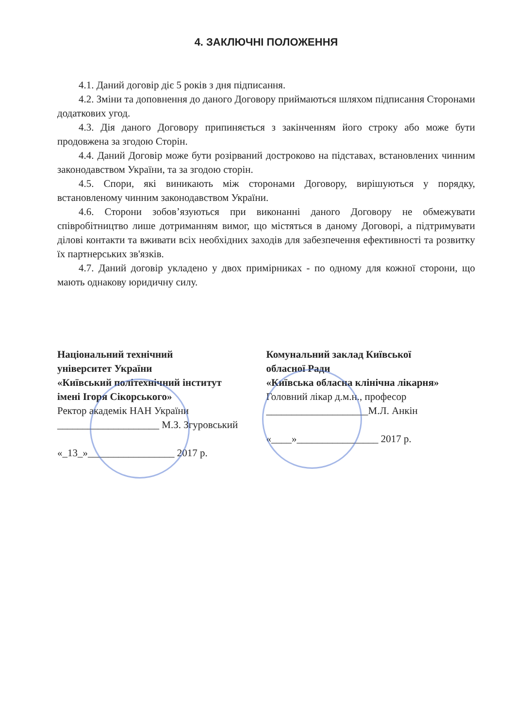4. ЗАКЛЮЧНІ ПОЛОЖЕННЯ
4.1. Даний договір діє 5 років з дня підписання.
4.2. Зміни та доповнення до даного Договору приймаються шляхом підписання Сторонами додаткових угод.
4.3. Дія даного Договору припиняється з закінченням його строку або може бути продовжена за згодою Сторін.
4.4. Даний Договір може бути розірваний достроково на підставах, встановлених чинним законодавством України, та за згодою сторін.
4.5. Спори, які виникають між сторонами Договору, вирішуються у порядку, встановленому чинним законодавством України.
4.6. Сторони зобов’язуються при виконанні даного Договору не обмежувати співробітництво лише дотриманням вимог, що містяться в даному Договорі, а підтримувати ділові контакти та вживати всіх необхідних заходів для забезпечення ефективності та розвитку їх партнерських зв'язків.
4.7. Даний договір укладено у двох примірниках - по одному для кожної сторони, що мають однакову юридичну силу.
Національний технічний
університет України
«Київський політехнічний інститут
імені Ігоря Сікорського»
Ректор академік НАН України
____________________ М.З. Згуровський
«_13_»_________________ 2017 р.
Комунальний заклад Київської
обласної Ради
«Київська обласна клінічна лікарня»
Головний лікар д.м.н., професор
____________________М.Л. Анкін
«____»________________ 2017 р.